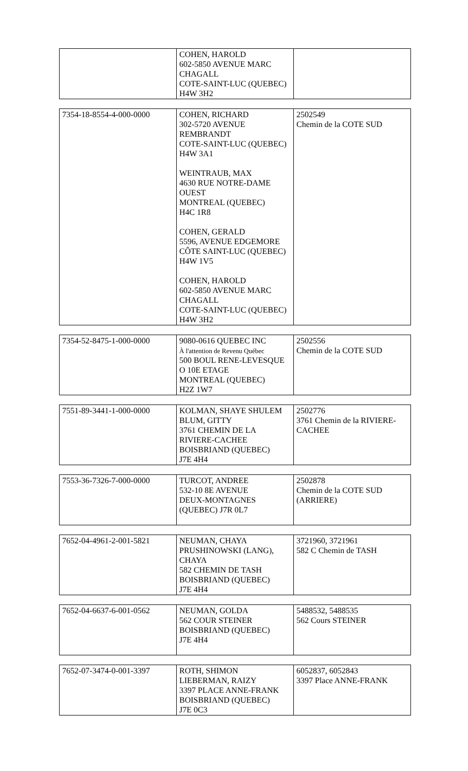| | COHEN, HAROLD 602-5850 AVENUE MARC CHAGALL COTE-SAINT-LUC (QUEBEC) H4W 3H2 | |
| 7354-18-8554-4-000-0000 | COHEN, RICHARD 302-5720 AVENUE REMBRANDT COTE-SAINT-LUC (QUEBEC) H4W 3A1 WEINTRAUB, MAX 4630 RUE NOTRE-DAME OUEST MONTREAL (QUEBEC) H4C 1R8 COHEN, GERALD 5596, AVENUE EDGEMORE CÔTE SAINT-LUC (QUEBEC) H4W 1V5 COHEN, HAROLD 602-5850 AVENUE MARC CHAGALL COTE-SAINT-LUC (QUEBEC) H4W 3H2 | 2502549 Chemin de la COTE SUD |
| 7354-52-8475-1-000-0000 | 9080-0616 QUEBEC INC À l'attention de Revenu Québec 500 BOUL RENE-LEVESQUE O 10E ETAGE MONTREAL (QUEBEC) H2Z 1W7 | 2502556 Chemin de la COTE SUD |
| 7551-89-3441-1-000-0000 | KOLMAN, SHAYE SHULEM BLUM, GITTY 3761 CHEMIN DE LA RIVIERE-CACHEE BOISBRIAND (QUEBEC) J7E 4H4 | 2502776 3761 Chemin de la RIVIERE-CACHEE |
| 7553-36-7326-7-000-0000 | TURCOT, ANDREE 532-10 8E AVENUE DEUX-MONTAGNES (QUEBEC) J7R 0L7 | 2502878 Chemin de la COTE SUD (ARRIERE) |
| 7652-04-4961-2-001-5821 | NEUMAN, CHAYA PRUSHINOWSKI (LANG), CHAYA 582 CHEMIN DE TASH BOISBRIAND (QUEBEC) J7E 4H4 | 3721960, 3721961 582 C Chemin de TASH |
| 7652-04-6637-6-001-0562 | NEUMAN, GOLDA 562 COUR STEINER BOISBRIAND (QUEBEC) J7E 4H4 | 5488532, 5488535 562 Cours STEINER |
| 7652-07-3474-0-001-3397 | ROTH, SHIMON LIEBERMAN, RAIZY 3397 PLACE ANNE-FRANK BOISBRIAND (QUEBEC) J7E 0C3 | 6052837, 6052843 3397 Place ANNE-FRANK |